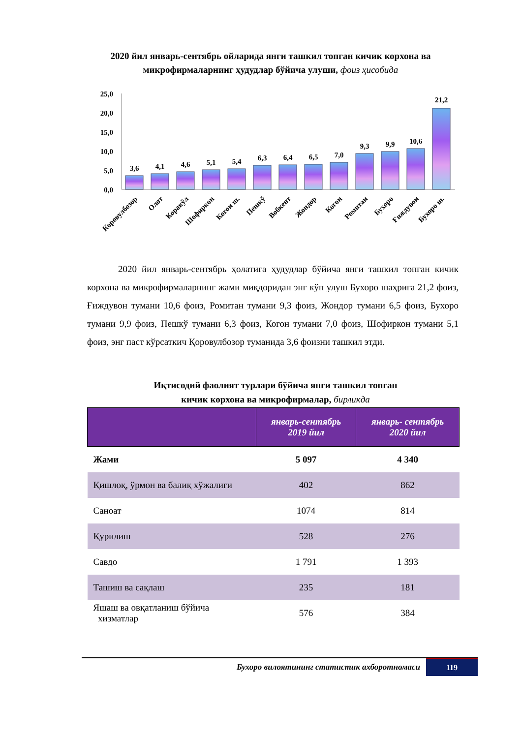2020 йил январь-сентябрь ойларида янги ташкил топган кичик корхона ва микрофирмаларнинг ҳудудлар бўйича улуши, фоиз ҳисобида
25,0
20,0
15,0
10,0
5,0
0,0
3,6
4,1
4,6
5,1
5,4
6,3
6,4
6,5
7,0
9,3
9,9
10,6
21,2
Коровулбозор
Олот
Коракўл
Шофиркон
Когон ш.
Пешкў
Вобкент
Жондор
Когон
Ромитан
Бухоро
Ғиждувон
Бухоро ш.
2020 йил январь-сентябрь ҳолатига ҳудудлар бўйича янги ташкил топган кичик корхона ва микрофирмаларнинг жами миқдоридан энг кўп улуш Бухоро шаҳрига 21,2 фоиз, Ғиждувон тумани 10,6 фоиз, Ромитан тумани 9,3 фоиз, Жондор тумани 6,5 фоиз, Бухоро тумани 9,9 фоиз, Пешкў тумани 6,3 фоиз, Когон тумани 7,0 фоиз, Шофиркон тумани 5,1 фоиз, энг паст кўрсаткич Қоровулбозор туманида 3,6 фоизни ташкил этди.
Иқтисодий фаолият турлари бўйича янги ташкил топган
кичик корхона ва микрофирмалар, бирликда
| | январь-сентябрь 2019 йил | январь- сентябрь 2020 йил |
| --- | --- | --- |
| Жами | 5 097 | 4 340 |
| Қишлоқ, ўрмон ва балиқ хўжалиги | 402 | 862 |
| Саноат | 1074 | 814 |
| Қурилиш | 528 | 276 |
| Савдо | 1 791 | 1 393 |
| Ташиш ва сақлаш | 235 | 181 |
| Яшаш ва овқатланиш бўйича хизматлар | 576 | 384 |
Бухоро вилоятининг статистик ахборотномаси
119